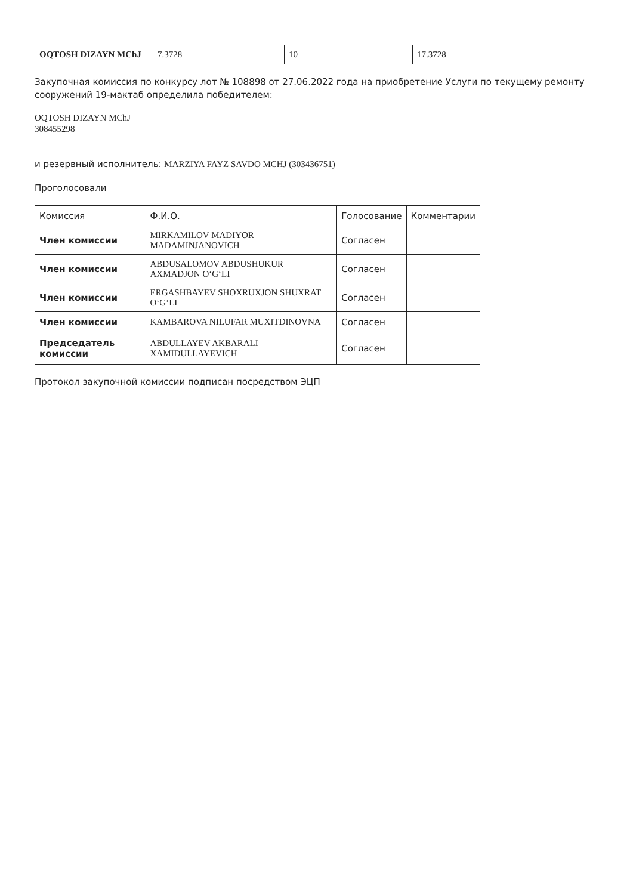| OQTOSH DIZAYN MChJ | 7.3728 | 10 | 17.3728 |
Закупочная комиссия по конкурсу лот № 108898 от 27.06.2022 года на приобретение Услуги по текущему ремонту сооружений 19-мактаб определила победителем:
OQTOSH DIZAYN MChJ
308455298
и резервный исполнитель: MARZIYA FAYZ SAVDO MCHJ (303436751)
Проголосовали
| Комиссия | Ф.И.О. | Голосование | Комментарии |
| --- | --- | --- | --- |
| Член комиссии | MIRKAMILOV MADIYOR MADAMINJANOVICH | Согласен | |
| Член комиссии | ABDUSALOMOV ABDUSHUKUR AXMADJON O‘G‘LI | Согласен | |
| Член комиссии | ERGASHBAYEV SHOXRUXJON SHUXRAT O‘G‘LI | Согласен | |
| Член комиссии | KAMBAROVA NILUFAR MUXITDINOVNA | Согласен | |
| Председатель комиссии | ABDULLAYEV AKBARALI XAMIDULLAYEVICH | Согласен | |
Протокол закупочной комиссии подписан посредством ЭЦП